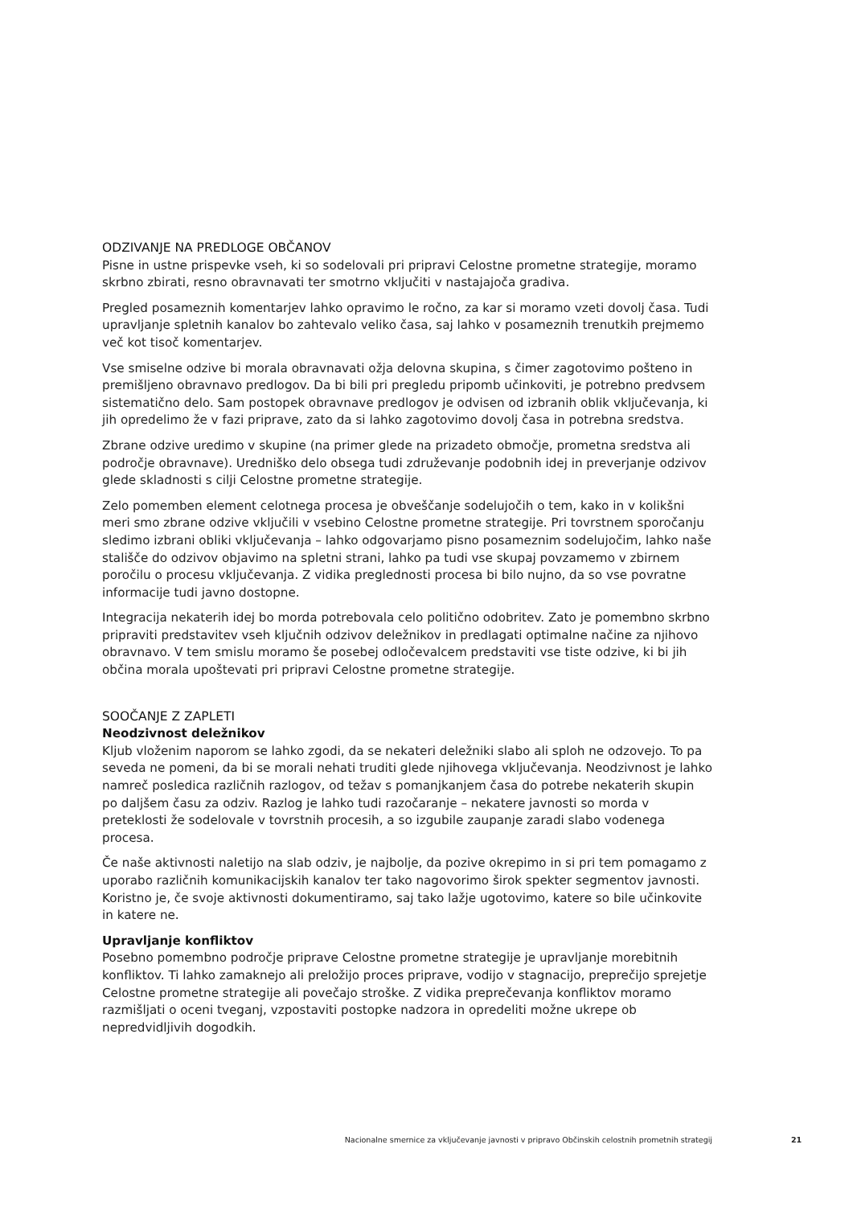ODZIVANJE NA PREDLOGE OBČANOV
Pisne in ustne prispevke vseh, ki so sodelovali pri pripravi Celostne prometne strategije, moramo skrbno zbirati, resno obravnavati ter smotrno vključiti v nastajajoča gradiva.
Pregled posameznih komentarjev lahko opravimo le ročno, za kar si moramo vzeti dovolj časa. Tudi upravljanje spletnih kanalov bo zahtevalo veliko časa, saj lahko v posameznih trenutkih prejmemo več kot tisoč komentarjev.
Vse smiselne odzive bi morala obravnavati ožja delovna skupina, s čimer zagotovimo pošteno in premišljeno obravnavo predlogov. Da bi bili pri pregledu pripomb učinkoviti, je potrebno predvsem sistematično delo. Sam postopek obravnave predlogov je odvisen od izbranih oblik vključevanja, ki jih opredelimo že v fazi priprave, zato da si lahko zagotovimo dovolj časa in potrebna sredstva.
Zbrane odzive uredimo v skupine (na primer glede na prizadeto območje, prometna sredstva ali področje obravnave). Uredniško delo obsega tudi združevanje podobnih idej in preverjanje odzivov glede skladnosti s cilji Celostne prometne strategije.
Zelo pomemben element celotnega procesa je obveščanje sodelujočih o tem, kako in v kolikšni meri smo zbrane odzive vključili v vsebino Celostne prometne strategije. Pri tovrstnem sporočanju sledimo izbrani obliki vključevanja – lahko odgovarjamo pisno posameznim sodelujočim, lahko naše stališče do odzivov objavimo na spletni strani, lahko pa tudi vse skupaj povzamemo v zbirnem poročilu o procesu vključevanja. Z vidika preglednosti procesa bi bilo nujno, da so vse povratne informacije tudi javno dostopne.
Integracija nekaterih idej bo morda potrebovala celo politično odobritev. Zato je pomembno skrbno pripraviti predstavitev vseh ključnih odzivov deležnikov in predlagati optimalne načine za njihovo obravnavo. V tem smislu moramo še posebej odločevalcem predstaviti vse tiste odzive, ki bi jih občina morala upoštevati pri pripravi Celostne prometne strategije.
SOOČANJE Z ZAPLETI
Neodzivnost deležnikov
Kljub vloženim naporom se lahko zgodi, da se nekateri deležniki slabo ali sploh ne odzovejo. To pa seveda ne pomeni, da bi se morali nehati truditi glede njihovega vključevanja. Neodzivnost je lahko namreč posledica različnih razlogov, od težav s pomanjkanjem časa do potrebe nekaterih skupin po daljšem času za odziv. Razlog je lahko tudi razočaranje – nekatere javnosti so morda v preteklosti že sodelovale v tovrstnih procesih, a so izgubile zaupanje zaradi slabo vodenega procesa.
Če naše aktivnosti naletijo na slab odziv, je najbolje, da pozive okrepimo in si pri tem pomagamo z uporabo različnih komunikacijskih kanalov ter tako nagovorimo širok spekter segmentov javnosti. Koristno je, če svoje aktivnosti dokumentiramo, saj tako lažje ugotovimo, katere so bile učinkovite in katere ne.
Upravljanje konfliktov
Posebno pomembno področje priprave Celostne prometne strategije je upravljanje morebitnih konfliktov. Ti lahko zamaknejo ali preložijo proces priprave, vodijo v stagnacijo, preprečijo sprejetje Celostne prometne strategije ali povečajo stroške. Z vidika preprečevanja konfliktov moramo razmišljati o oceni tveganj, vzpostaviti postopke nadzora in opredeliti možne ukrepe ob nepredvidljivih dogodkih.
Nacionalne smernice za vključevanje javnosti v pripravo Občinskih celostnih prometnih strategij 21